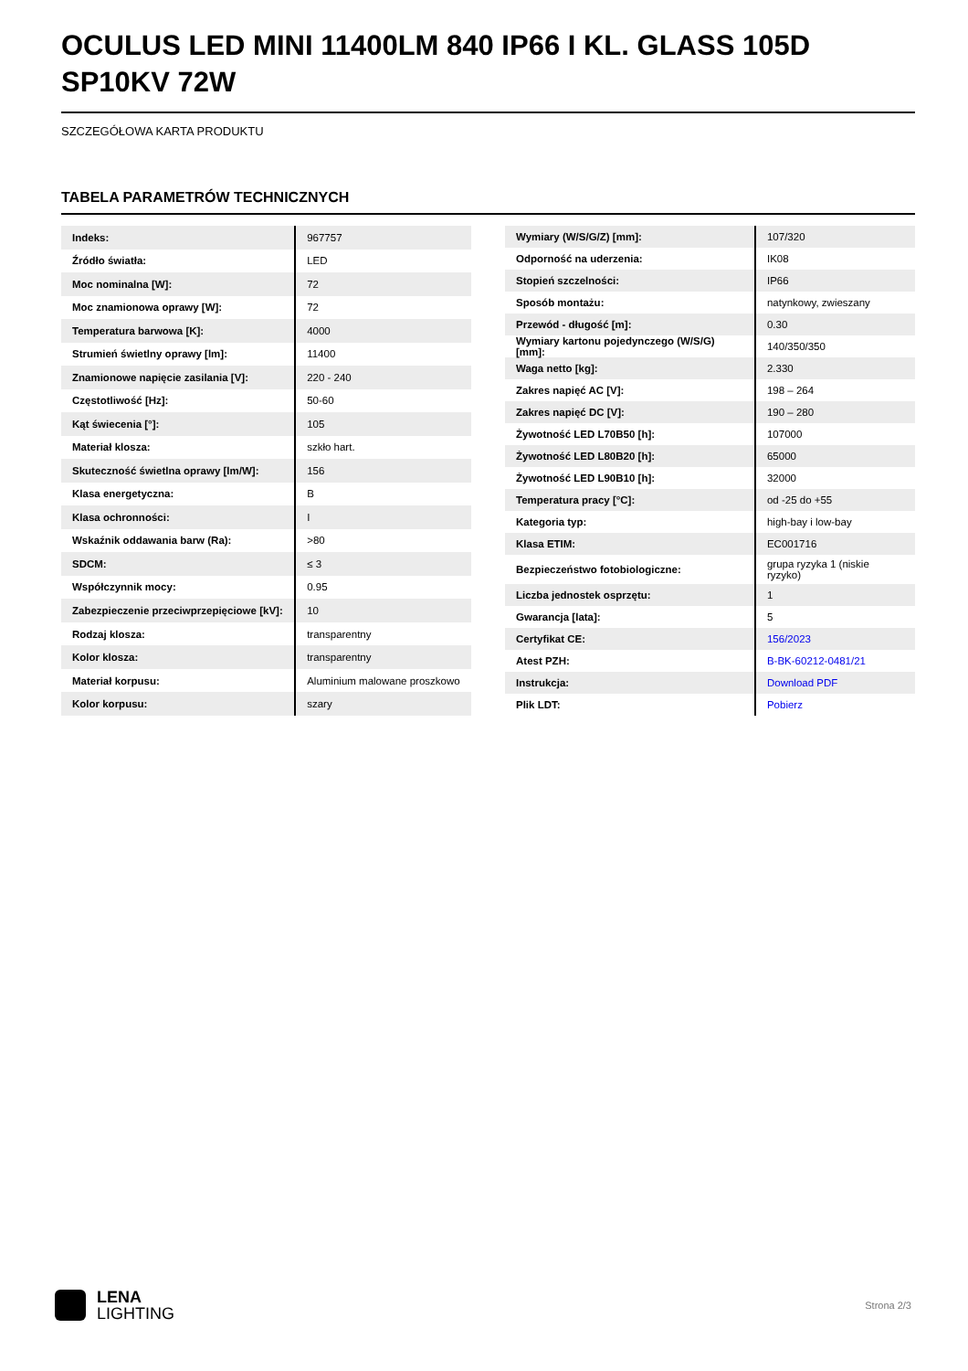OCULUS LED MINI 11400LM 840 IP66 I KL. GLASS 105D SP10KV 72W
SZCZEGÓŁOWA KARTA PRODUKTU
TABELA PARAMETRÓW TECHNICZNYCH
| Indeks: | 967757 |
| Źródło światła: | LED |
| Moc nominalna [W]: | 72 |
| Moc znamionowa oprawy [W]: | 72 |
| Temperatura barwowa [K]: | 4000 |
| Strumień świetlny oprawy [lm]: | 11400 |
| Znamionowe napięcie zasilania [V]: | 220 - 240 |
| Częstotliwość [Hz]: | 50-60 |
| Kąt świecenia [°]: | 105 |
| Materiał klosza: | szkło hart. |
| Skuteczność świetlna oprawy [lm/W]: | 156 |
| Klasa energetyczna: | B |
| Klasa ochronności: | I |
| Wskaźnik oddawania barw (Ra): | >80 |
| SDCM: | ≤ 3 |
| Współczynnik mocy: | 0.95 |
| Zabezpieczenie przeciwprzepięciowe [kV]: | 10 |
| Rodzaj klosza: | transparentny |
| Kolor klosza: | transparentny |
| Materiał korpusu: | Aluminium malowane proszkowo |
| Kolor korpusu: | szary |
| Wymiary (W/S/G/Z) [mm]: | 107/320 |
| Odporność na uderzenia: | IK08 |
| Stopień szczelności: | IP66 |
| Sposób montażu: | natynkowy, zwieszany |
| Przewód - długość [m]: | 0.30 |
| Wymiary kartonu pojedynczego (W/S/G) [mm]: | 140/350/350 |
| Waga netto [kg]: | 2.330 |
| Zakres napięć AC [V]: | 198 – 264 |
| Zakres napięć DC [V]: | 190 – 280 |
| Żywotność LED L70B50 [h]: | 107000 |
| Żywotność LED L80B20 [h]: | 65000 |
| Żywotność LED L90B10 [h]: | 32000 |
| Temperatura pracy [°C]: | od -25 do +55 |
| Kategoria typ: | high-bay i low-bay |
| Klasa ETIM: | EC001716 |
| Bezpieczeństwo fotobiologiczne: | grupa ryzyka 1 (niskie ryzyko) |
| Liczba jednostek osprzętu: | 1 |
| Gwarancja [lata]: | 5 |
| Certyfikat CE: | 156/2023 |
| Atest PZH: | B-BK-60212-0481/21 |
| Instrukcja: | Download PDF |
| Plik LDT: | Pobierz |
LENA
LIGHTING
Strona 2/3